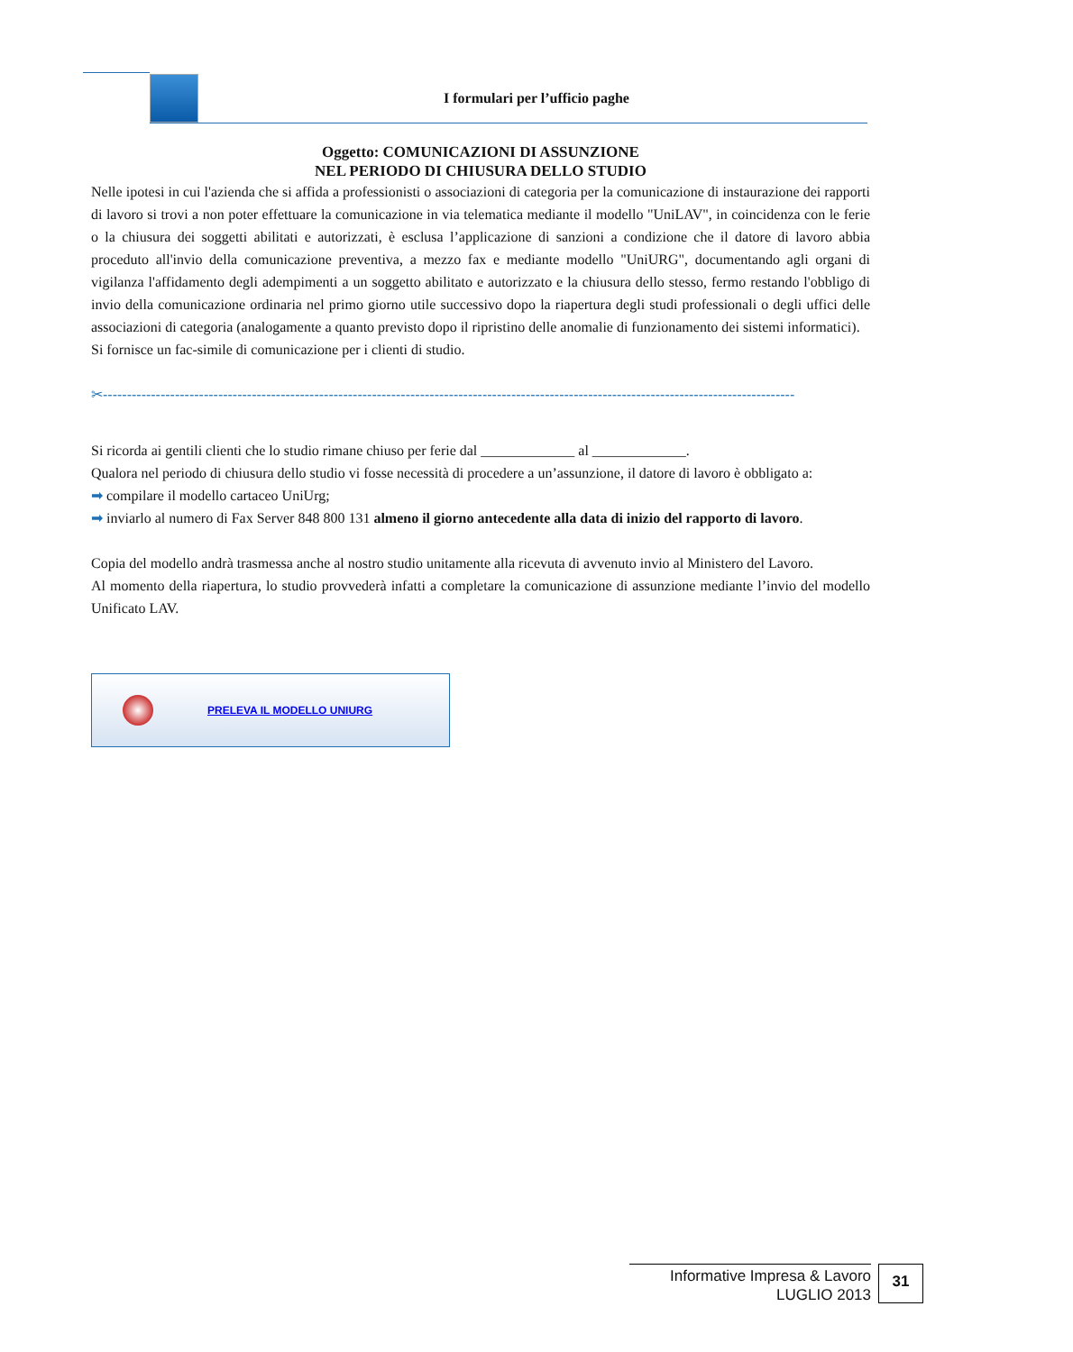I formulari per l’ufficio paghe
Oggetto: COMUNICAZIONI DI ASSUNZIONE
NEL PERIODO DI CHIUSURA DELLO STUDIO
Nelle ipotesi in cui l'azienda che si affida a professionisti o associazioni di categoria per la comunicazione di instaurazione dei rapporti di lavoro si trovi a non poter effettuare la comunicazione in via telematica mediante il modello "UniLAV", in coincidenza con le ferie o la chiusura dei soggetti abilitati e autorizzati, è esclusa l’applicazione di sanzioni a condizione che il datore di lavoro abbia proceduto all'invio della comunicazione preventiva, a mezzo fax e mediante modello "UniURG", documentando agli organi di vigilanza l'affidamento degli adempimenti a un soggetto abilitato e autorizzato e la chiusura dello stesso, fermo restando l'obbligo di invio della comunicazione ordinaria nel primo giorno utile successivo dopo la riapertura degli studi professionali o degli uffici delle associazioni di categoria (analogamente a quanto previsto dopo il ripristino delle anomalie di funzionamento dei sistemi informatici).
Si fornisce un fac-simile di comunicazione per i clienti di studio.
✂-----------------------------------------------------------------------------------------------------------------------------------------------------
Si ricorda ai gentili clienti che lo studio rimane chiuso per ferie dal _____________ al _____________.
Qualora nel periodo di chiusura dello studio vi fosse necessità di procedere a un’assunzione, il datore di lavoro è obbligato a:
➡ compilare il modello cartaceo UniUrg;
➡ inviarlo al numero di Fax Server 848 800 131 almeno il giorno antecedente alla data di inizio del rapporto di lavoro.
Copia del modello andrà trasmessa anche al nostro studio unitamente alla ricevuta di avvenuto invio al Ministero del Lavoro.
Al momento della riapertura, lo studio provvederà infatti a completare la comunicazione di assunzione mediante l’invio del modello Unificato LAV.
PRELEVA IL MODELLO UNIURG
Informative Impresa & Lavoro
LUGLIO 2013
31